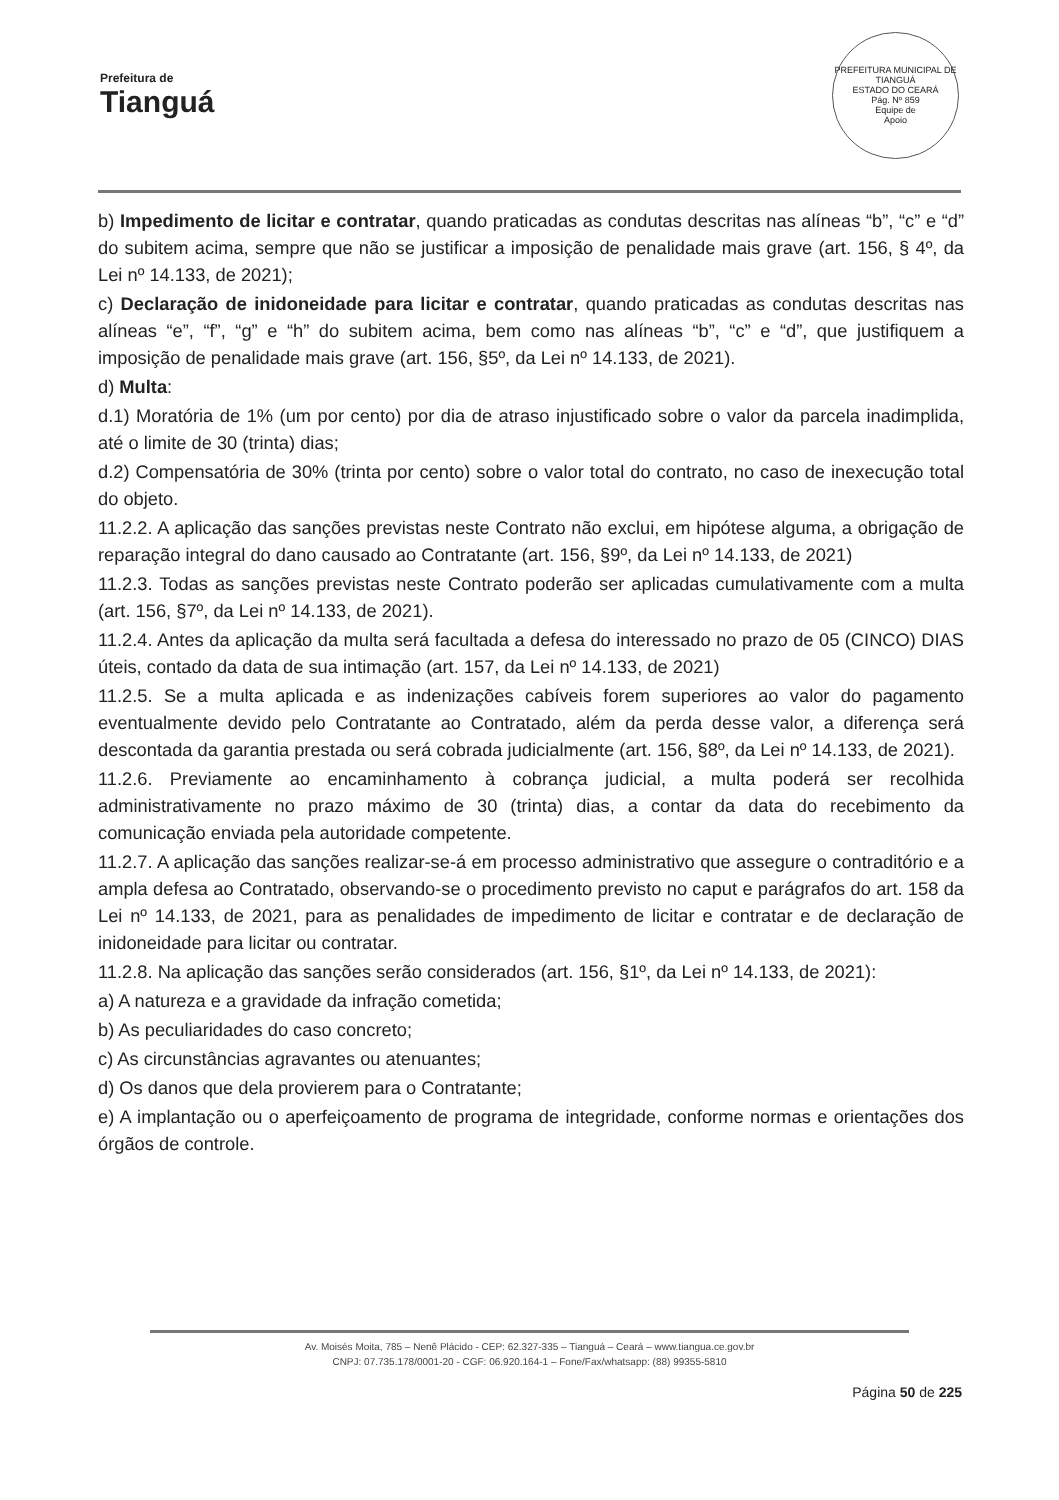Prefeitura de
Tianguá
PREFEITURA MUNICIPAL DE TIANGUÁ
ESTADO DO CEARÁ
Pág. Nº 859
Equipe de
Apoio
b) Impedimento de licitar e contratar, quando praticadas as condutas descritas nas alíneas “b”, “c” e “d” do subitem acima, sempre que não se justificar a imposição de penalidade mais grave (art. 156, § 4º, da Lei nº 14.133, de 2021);
c) Declaração de inidoneidade para licitar e contratar, quando praticadas as condutas descritas nas alíneas “e”, “f”, “g” e “h” do subitem acima, bem como nas alíneas “b”, “c” e “d”, que justifiquem a imposição de penalidade mais grave (art. 156, §5º, da Lei nº 14.133, de 2021).
d) Multa:
d.1) Moratória de 1% (um por cento) por dia de atraso injustificado sobre o valor da parcela inadimplida, até o limite de 30 (trinta) dias;
d.2) Compensatória de 30% (trinta por cento) sobre o valor total do contrato, no caso de inexecução total do objeto.
11.2.2. A aplicação das sanções previstas neste Contrato não exclui, em hipótese alguma, a obrigação de reparação integral do dano causado ao Contratante (art. 156, §9º, da Lei nº 14.133, de 2021)
11.2.3. Todas as sanções previstas neste Contrato poderão ser aplicadas cumulativamente com a multa (art. 156, §7º, da Lei nº 14.133, de 2021).
11.2.4. Antes da aplicação da multa será facultada a defesa do interessado no prazo de 05 (CINCO) DIAS úteis, contado da data de sua intimação (art. 157, da Lei nº 14.133, de 2021)
11.2.5. Se a multa aplicada e as indenizações cabíveis forem superiores ao valor do pagamento eventualmente devido pelo Contratante ao Contratado, além da perda desse valor, a diferença será descontada da garantia prestada ou será cobrada judicialmente (art. 156, §8º, da Lei nº 14.133, de 2021).
11.2.6. Previamente ao encaminhamento à cobrança judicial, a multa poderá ser recolhida administrativamente no prazo máximo de 30 (trinta) dias, a contar da data do recebimento da comunicação enviada pela autoridade competente.
11.2.7. A aplicação das sanções realizar-se-á em processo administrativo que assegure o contraditório e a ampla defesa ao Contratado, observando-se o procedimento previsto no caput e parágrafos do art. 158 da Lei nº 14.133, de 2021, para as penalidades de impedimento de licitar e contratar e de declaração de inidoneidade para licitar ou contratar.
11.2.8. Na aplicação das sanções serão considerados (art. 156, §1º, da Lei nº 14.133, de 2021):
a) A natureza e a gravidade da infração cometida;
b) As peculiaridades do caso concreto;
c) As circunstâncias agravantes ou atenuantes;
d) Os danos que dela provierem para o Contratante;
e) A implantação ou o aperfeiçoamento de programa de integridade, conforme normas e orientações dos órgãos de controle.
Av. Moisés Moita, 785 – Nenê Plácido - CEP: 62.327-335 – Tianguá – Ceará – www.tiangua.ce.gov.br
CNPJ: 07.735.178/0001-20 - CGF: 06.920.164-1 – Fone/Fax/whatsapp: (88) 99355-5810
Página 50 de 225